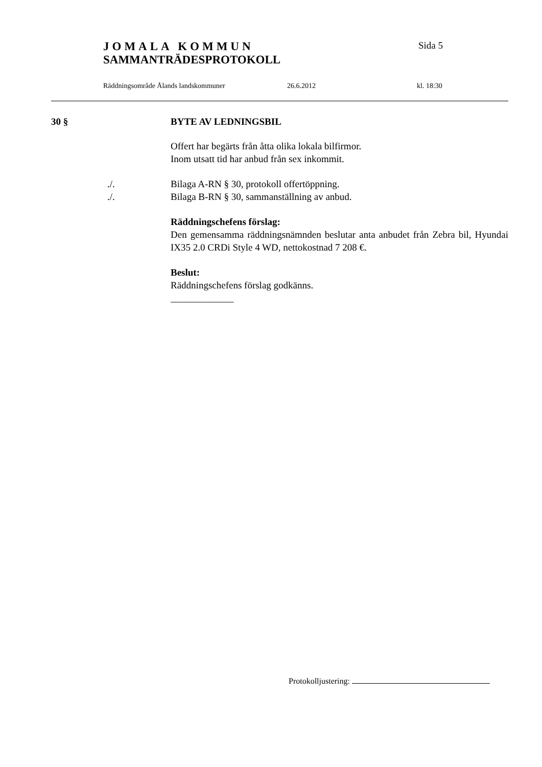JOMALA KOMMUN Sida 5
SAMMANTRÄDESPROTOKOLL
Räddningsområde Ålands landskommuner 26.6.2012 kl. 18:30
30 § BYTE AV LEDNINGSBIL
Offert har begärts från åtta olika lokala bilfirmor.
Inom utsatt tid har anbud från sex inkommit.
./. Bilaga A-RN § 30, protokoll offertöppning.
./. Bilaga B-RN § 30, sammanställning av anbud.
Räddningschefens förslag:
Den gemensamma räddningsnämnden beslutar anta anbudet från Zebra bil, Hyundai IX35 2.0 CRDi Style 4 WD, nettokostnad 7 208 €.
Beslut:
Räddningschefens förslag godkänns.
_____________
Protokolljustering: